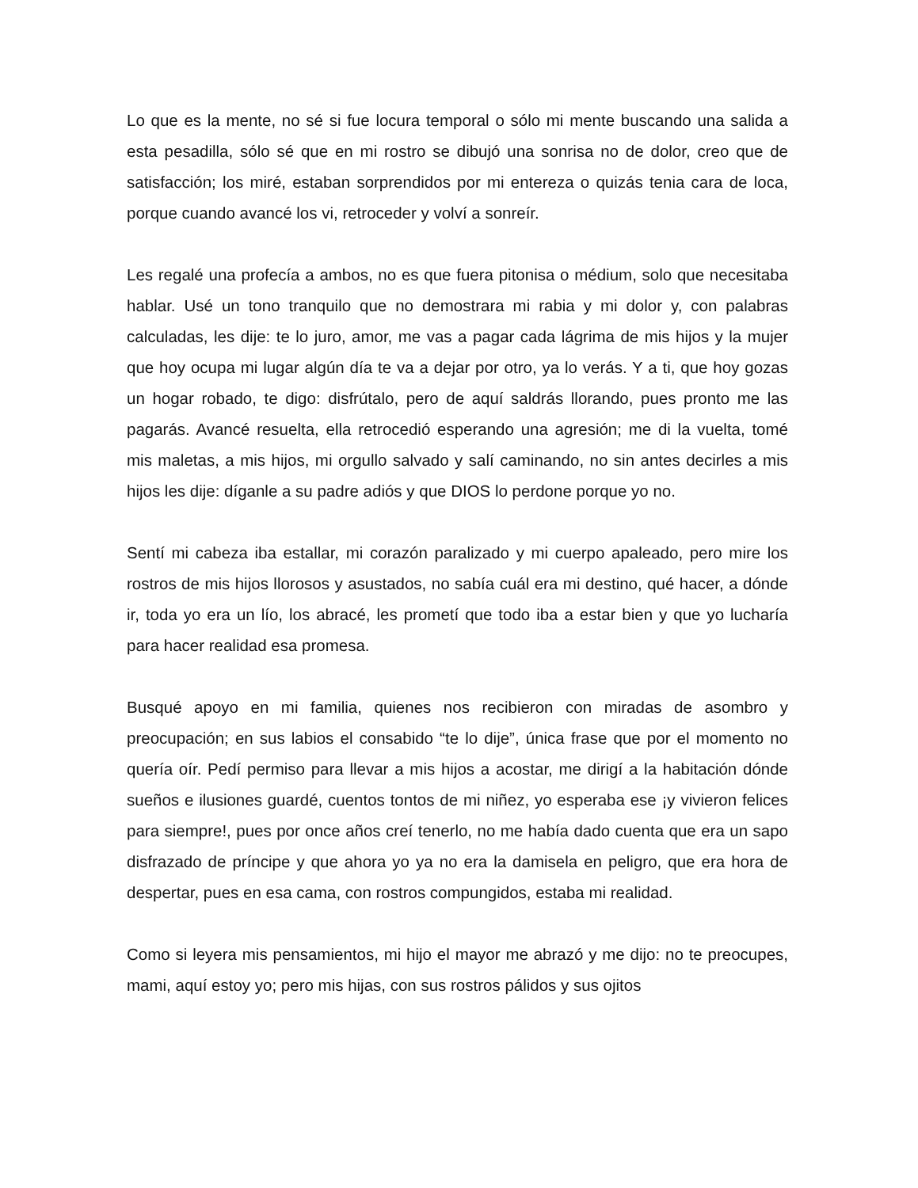Lo que es la mente, no sé si fue locura temporal o sólo mi mente buscando una salida a esta pesadilla, sólo sé que en mi rostro se dibujó una sonrisa no de dolor, creo que de satisfacción; los miré, estaban sorprendidos por mi entereza o quizás tenia cara de loca, porque cuando avancé los vi, retroceder y volví a sonreír.
Les regalé una profecía a ambos, no es que fuera pitonisa o médium, solo que necesitaba hablar. Usé un tono tranquilo que no demostrara mi rabia y mi dolor y, con palabras calculadas, les dije: te lo juro, amor, me vas a pagar cada lágrima de mis hijos y la mujer que hoy ocupa mi lugar algún día te va a dejar por otro, ya lo verás. Y a ti, que hoy gozas un hogar robado, te digo: disfrútalo, pero de aquí saldrás llorando, pues pronto me las pagarás. Avancé resuelta, ella retrocedió esperando una agresión; me di la vuelta, tomé mis maletas, a mis hijos, mi orgullo salvado y salí caminando, no sin antes decirles a mis hijos les dije: díganle a su padre adiós y que DIOS lo perdone porque yo no.
Sentí mi cabeza iba estallar, mi corazón paralizado y mi cuerpo apaleado, pero mire los rostros de mis hijos llorosos y asustados, no sabía cuál era mi destino, qué hacer, a dónde ir, toda yo era un lío, los abracé, les prometí que todo iba a estar bien y que yo lucharía para hacer realidad esa promesa.
Busqué apoyo en mi familia, quienes nos recibieron con miradas de asombro y preocupación; en sus labios el consabido “te lo dije”, única frase que por el momento no quería oír. Pedí permiso para llevar a mis hijos a acostar, me dirigí a la habitación dónde sueños e ilusiones guardé, cuentos tontos de mi niñez, yo esperaba ese ¡y vivieron felices para siempre!, pues por once años creí tenerlo, no me había dado cuenta que era un sapo disfrazado de príncipe y que ahora yo ya no era la damisela en peligro, que era hora de despertar, pues en esa cama, con rostros compungidos, estaba mi realidad.
Como si leyera mis pensamientos, mi hijo el mayor me abrazó y me dijo: no te preocupes, mami, aquí estoy yo; pero mis hijas, con sus rostros pálidos y sus ojitos